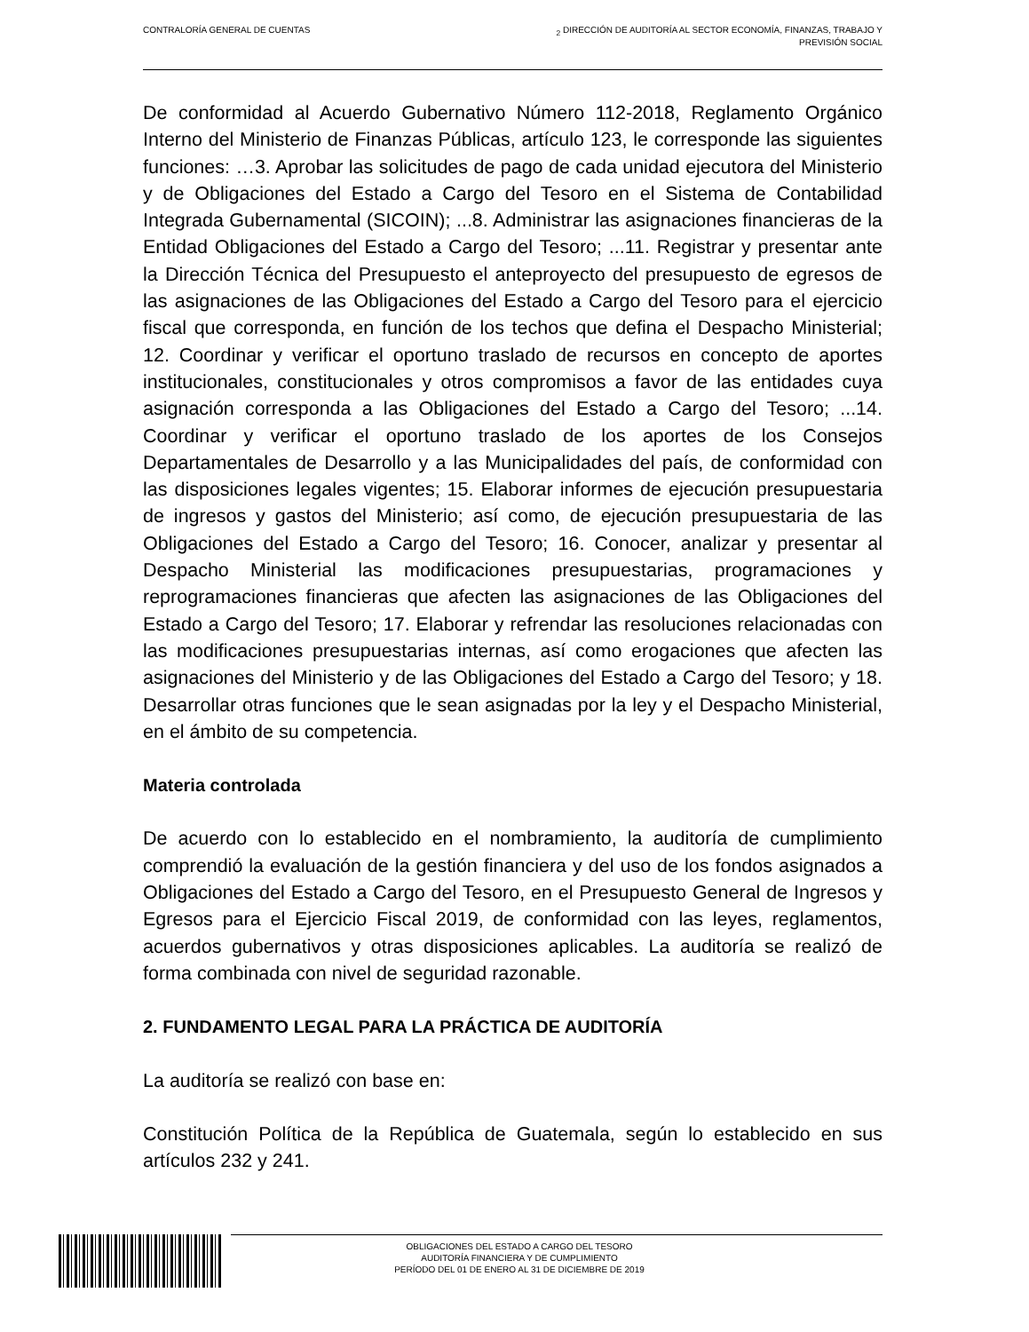CONTRALORÍA GENERAL DE CUENTAS <sub>2</sub> DIRECCIÓN DE AUDITORÍA AL SECTOR ECONOMÍA, FINANZAS, TRABAJO Y
PREVISIÓN SOCIAL
De conformidad al Acuerdo Gubernativo Número 112-2018, Reglamento Orgánico Interno del Ministerio de Finanzas Públicas, artículo 123, le corresponde las siguientes funciones: …3. Aprobar las solicitudes de pago de cada unidad ejecutora del Ministerio y de Obligaciones del Estado a Cargo del Tesoro en el Sistema de Contabilidad Integrada Gubernamental (SICOIN); ...8. Administrar las asignaciones financieras de la Entidad Obligaciones del Estado a Cargo del Tesoro; ...11. Registrar y presentar ante la Dirección Técnica del Presupuesto el anteproyecto del presupuesto de egresos de las asignaciones de las Obligaciones del Estado a Cargo del Tesoro para el ejercicio fiscal que corresponda, en función de los techos que defina el Despacho Ministerial; 12. Coordinar y verificar el oportuno traslado de recursos en concepto de aportes institucionales, constitucionales y otros compromisos a favor de las entidades cuya asignación corresponda a las Obligaciones del Estado a Cargo del Tesoro; ...14. Coordinar y verificar el oportuno traslado de los aportes de los Consejos Departamentales de Desarrollo y a las Municipalidades del país, de conformidad con las disposiciones legales vigentes; 15. Elaborar informes de ejecución presupuestaria de ingresos y gastos del Ministerio; así como, de ejecución presupuestaria de las Obligaciones del Estado a Cargo del Tesoro; 16. Conocer, analizar y presentar al Despacho Ministerial las modificaciones presupuestarias, programaciones y reprogramaciones financieras que afecten las asignaciones de las Obligaciones del Estado a Cargo del Tesoro; 17. Elaborar y refrendar las resoluciones relacionadas con las modificaciones presupuestarias internas, así como erogaciones que afecten las asignaciones del Ministerio y de las Obligaciones del Estado a Cargo del Tesoro; y 18. Desarrollar otras funciones que le sean asignadas por la ley y el Despacho Ministerial, en el ámbito de su competencia.
Materia controlada
De acuerdo con lo establecido en el nombramiento, la auditoría de cumplimiento comprendió la evaluación de la gestión financiera y del uso de los fondos asignados a Obligaciones del Estado a Cargo del Tesoro, en el Presupuesto General de Ingresos y Egresos para el Ejercicio Fiscal 2019, de conformidad con las leyes, reglamentos, acuerdos gubernativos y otras disposiciones aplicables. La auditoría se realizó de forma combinada con nivel de seguridad razonable.
2. FUNDAMENTO LEGAL PARA LA PRÁCTICA DE AUDITORÍA
La auditoría se realizó con base en:
Constitución Política de la República de Guatemala, según lo establecido en sus artículos 232 y 241.
OBLIGACIONES DEL ESTADO A CARGO DEL TESORO
AUDITORÍA FINANCIERA Y DE CUMPLIMIENTO
PERÍODO DEL 01 DE ENERO AL 31 DE DICIEMBRE DE 2019